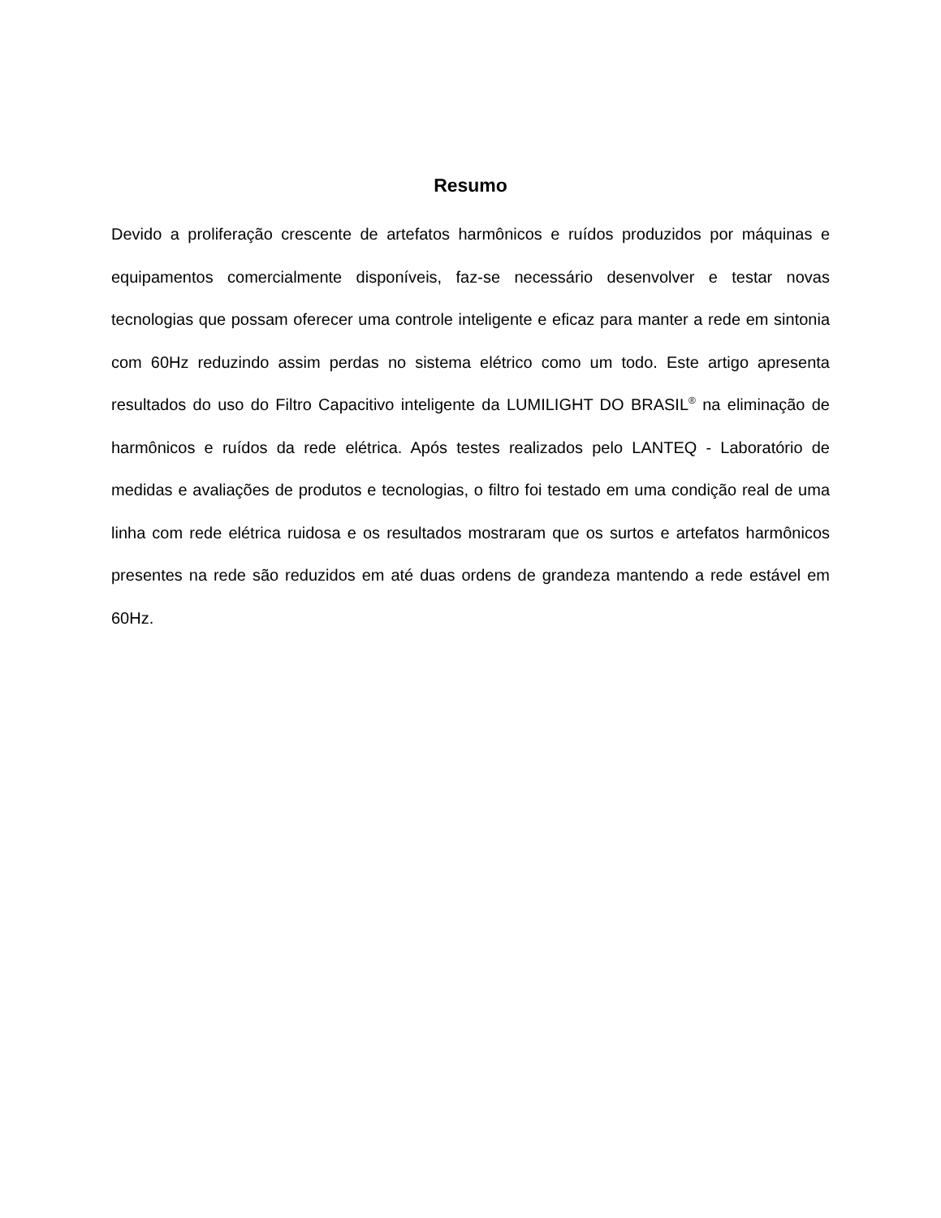Resumo
Devido a proliferação crescente de artefatos harmônicos e ruídos produzidos por máquinas e equipamentos comercialmente disponíveis, faz-se necessário desenvolver e testar novas tecnologias que possam oferecer uma controle inteligente e eficaz para manter a rede em sintonia com 60Hz reduzindo assim perdas no sistema elétrico como um todo. Este artigo apresenta resultados do uso do Filtro Capacitivo inteligente da LUMILIGHT DO BRASIL<sup>®</sup> na eliminação de harmônicos e ruídos da rede elétrica. Após testes realizados pelo LANTEQ - Laboratório de medidas e avaliações de produtos e tecnologias, o filtro foi testado em uma condição real de uma linha com rede elétrica ruidosa e os resultados mostraram que os surtos e artefatos harmônicos presentes na rede são reduzidos em até duas ordens de grandeza mantendo a rede estável em 60Hz.